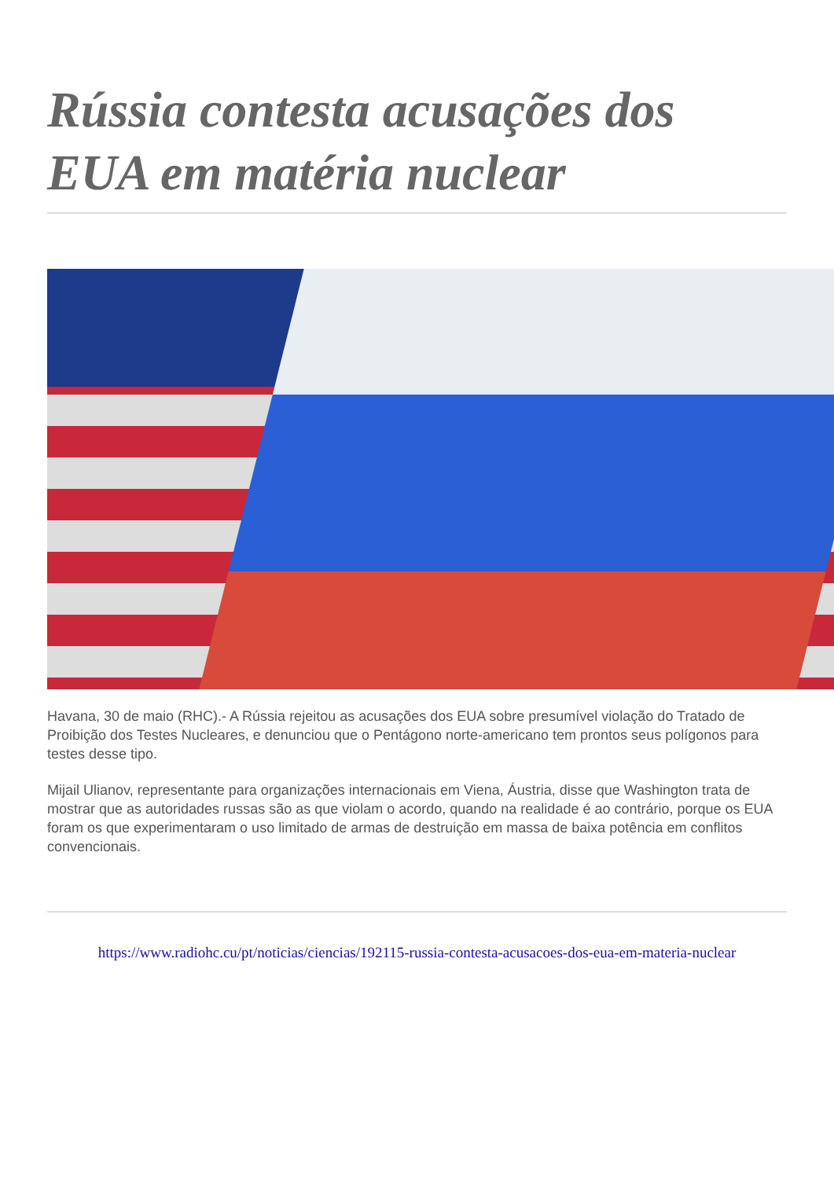Rússia contesta acusações dos EUA em matéria nuclear
Havana, 30 de maio (RHC).- A Rússia rejeitou as acusações dos EUA sobre presumível violação do Tratado de Proibição dos Testes Nucleares, e denunciou que o Pentágono norte-americano tem prontos seus polígonos para testes desse tipo.
Mijail Ulianov, representante para organizações internacionais em Viena, Áustria, disse que Washington trata de mostrar que as autoridades russas são as que violam o acordo, quando na realidade é ao contrário, porque os EUA foram os que experimentaram o uso limitado de armas de destruição em massa de baixa potência em conflitos convencionais.
https://www.radiohc.cu/pt/noticias/ciencias/192115-russia-contesta-acusacoes-dos-eua-em-materia-nuclear